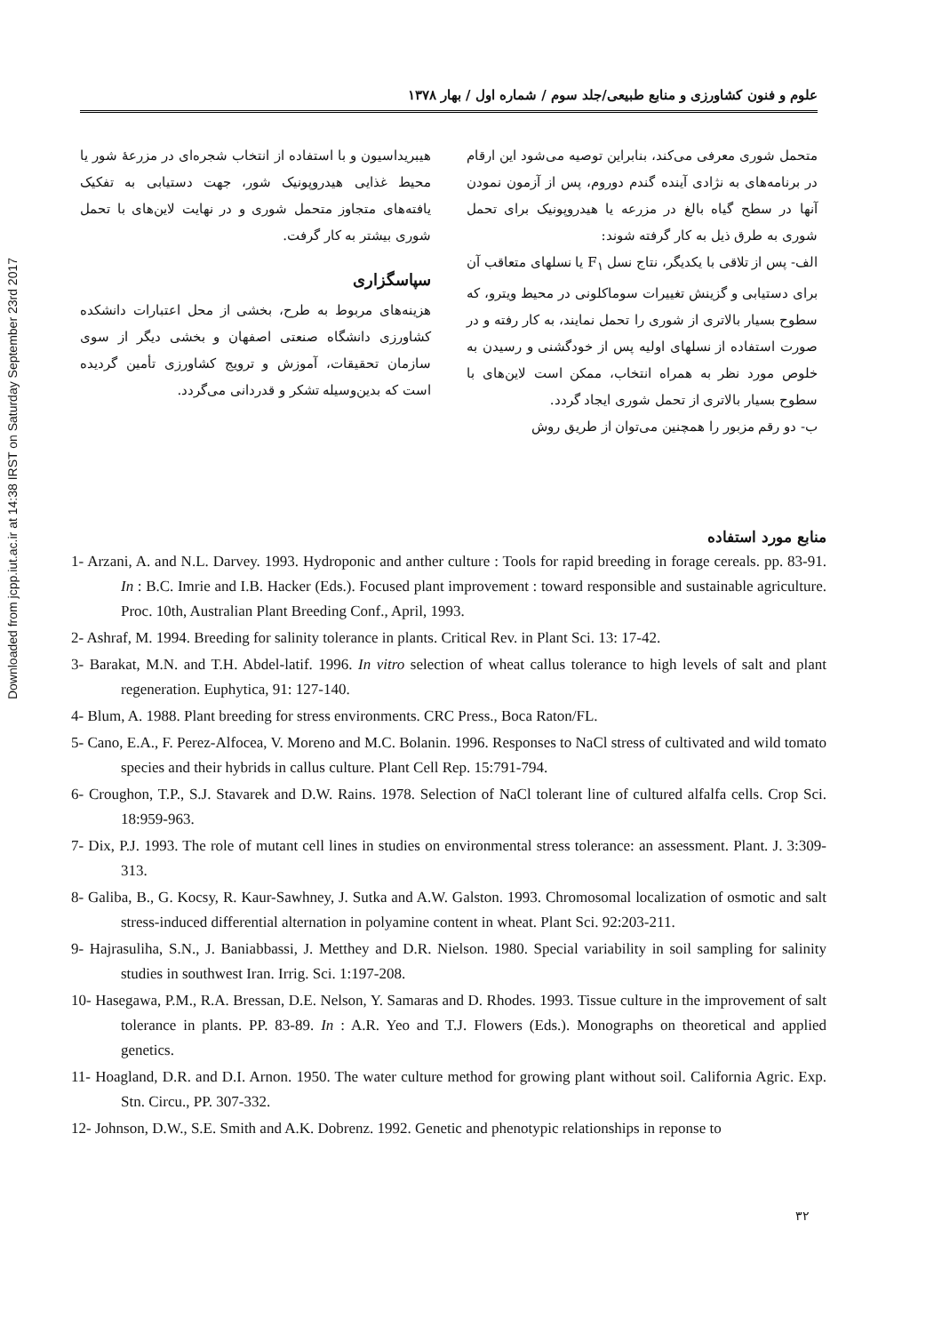Downloaded from jcpp.iut.ac.ir at 14:38 IRST on Saturday September 23rd 2017
علوم و فنون کشاورزی و منابع طبیعی/جلد سوم / شماره اول / بهار ۱۳۷۸
متحمل شوری معرفی می‌کند، بنابراین توصیه می‌شود این ارقام در برنامه‌های به نژادی آینده گندم دوروم، پس از آزمون نمودن آنها در سطح گیاه بالغ در مزرعه یا هیدروپونیک برای تحمل شوری به طرق ذیل به کار گرفته شوند:
الف- پس از تلاقی با یکدیگر، نتاج نسل F<sub>۱</sub> یا نسلهای متعاقب آن برای دستیابی و گزینش تغییرات سوماکلونی در محیط ویترو، که سطوح بسیار بالاتری از شوری را تحمل نمایند، به کار رفته و در صورت استفاده از نسلهای اولیه پس از خودگشنی و رسیدن به خلوص مورد نظر به همراه انتخاب، ممکن است لاین‌های با سطوح بسیار بالاتری از تحمل شوری ایجاد گردد.
ب- دو رقم مزبور را همچنین می‌توان از طریق روش
هیبریداسیون و با استفاده از انتخاب شجره‌ای در مزرعهٔ شور یا محیط غذایی هیدروپونیک شور، جهت دستیابی به تفکیک یافته‌های متجاوز متحمل شوری و در نهایت لاین‌های با تحمل شوری بیشتر به کار گرفت.
سپاسگزاری
هزینه‌های مربوط به طرح، بخشی از محل اعتبارات دانشکده کشاورزی دانشگاه صنعتی اصفهان و بخشی دیگر از سوی سازمان تحقیقات، آموزش و ترویج کشاورزی تأمین گردیده است که بدین‌وسیله تشکر و قدردانی می‌گردد.
منابع مورد استفاده
1- Arzani, A. and N.L. Darvey. 1993. Hydroponic and anther culture : Tools for rapid breeding in forage cereals. pp. 83-91. In : B.C. Imrie and I.B. Hacker (Eds.). Focused plant improvement : toward responsible and sustainable agriculture. Proc. 10th, Australian Plant Breeding Conf., April, 1993.
2- Ashraf, M. 1994. Breeding for salinity tolerance in plants. Critical Rev. in Plant Sci. 13: 17-42.
3- Barakat, M.N. and T.H. Abdel-latif. 1996. In vitro selection of wheat callus tolerance to high levels of salt and plant regeneration. Euphytica, 91: 127-140.
4- Blum, A. 1988. Plant breeding for stress environments. CRC Press., Boca Raton/FL.
5- Cano, E.A., F. Perez-Alfocea, V. Moreno and M.C. Bolanin. 1996. Responses to NaCl stress of cultivated and wild tomato species and their hybrids in callus culture. Plant Cell Rep. 15:791-794.
6- Croughon, T.P., S.J. Stavarek and D.W. Rains. 1978. Selection of NaCl tolerant line of cultured alfalfa cells. Crop Sci. 18:959-963.
7- Dix, P.J. 1993. The role of mutant cell lines in studies on environmental stress tolerance: an assessment. Plant. J. 3:309-313.
8- Galiba, B., G. Kocsy, R. Kaur-Sawhney, J. Sutka and A.W. Galston. 1993. Chromosomal localization of osmotic and salt stress-induced differential alternation in polyamine content in wheat. Plant Sci. 92:203-211.
9- Hajrasuliha, S.N., J. Baniabbassi, J. Metthey and D.R. Nielson. 1980. Special variability in soil sampling for salinity studies in southwest Iran. Irrig. Sci. 1:197-208.
10- Hasegawa, P.M., R.A. Bressan, D.E. Nelson, Y. Samaras and D. Rhodes. 1993. Tissue culture in the improvement of salt tolerance in plants. PP. 83-89. In : A.R. Yeo and T.J. Flowers (Eds.). Monographs on theoretical and applied genetics.
11- Hoagland, D.R. and D.I. Arnon. 1950. The water culture method for growing plant without soil. California Agric. Exp. Stn. Circu., PP. 307-332.
12- Johnson, D.W., S.E. Smith and A.K. Dobrenz. 1992. Genetic and phenotypic relationships in reponse to
۳۲